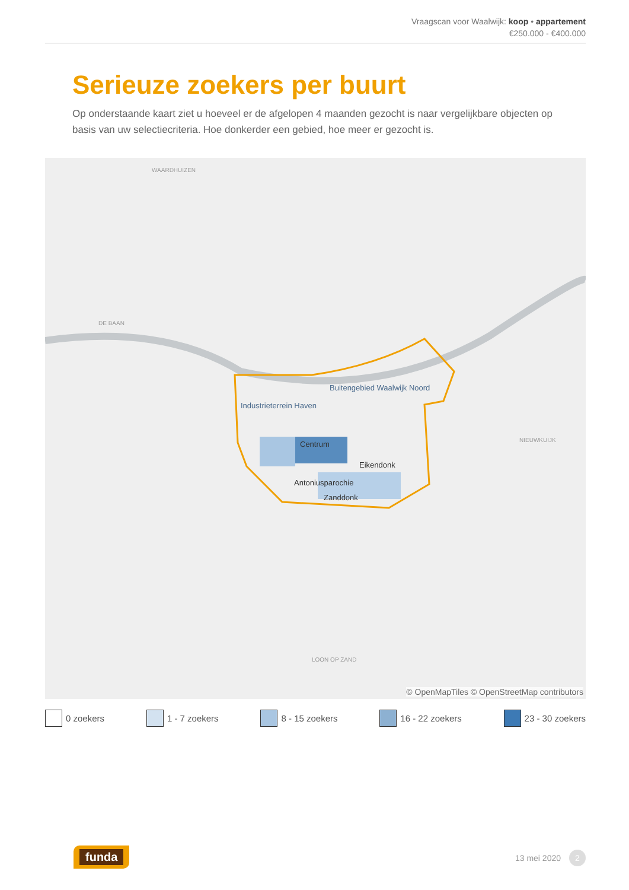Vraagscan voor Waalwijk: koop • appartement
€250.000 - €400.000
Serieuze zoekers per buurt
Op onderstaande kaart ziet u hoeveel er de afgelopen 4 maanden gezocht is naar vergelijkbare objecten op basis van uw selectiecriteria. Hoe donkerder een gebied, hoe meer er gezocht is.
WAARDHUIZEN
DE BAAN
Buitengebied Waalwijk Noord
Industrieterrein Haven
Centrum
Eikendonk
Antoniusparochie
Zanddonk
NIEUWKUIJK
LOON OP ZAND
© OpenMapTiles © OpenStreetMap contributors
0 zoekers 1 - 7 zoekers 8 - 15 zoekers 16 - 22 zoekers 23 - 30 zoekers
funda 13 mei 2020 2